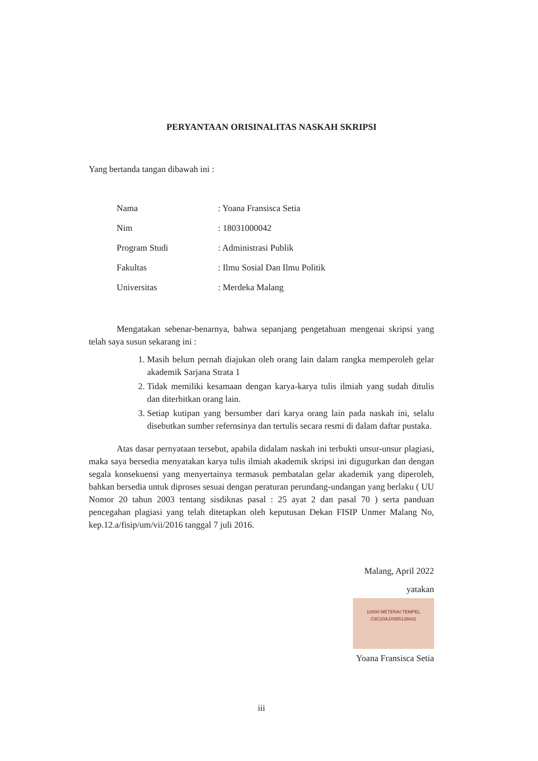PERYANTAAN ORISINALITAS NASKAH SKRIPSI
Yang bertanda tangan dibawah ini :
| Nama | : Yoana Fransisca Setia |
| Nim | : 18031000042 |
| Program Studi | : Administrasi Publik |
| Fakultas | : Ilmu Sosial Dan Ilmu Politik |
| Universitas | : Merdeka Malang |
Mengatakan sebenar-benarnya, bahwa sepanjang pengetahuan mengenai skripsi yang telah saya susun sekarang ini :
1. Masih belum pernah diajukan oleh orang lain dalam rangka memperoleh gelar akademik Sarjana Strata 1
2. Tidak memiliki kesamaan dengan karya-karya tulis ilmiah yang sudah ditulis dan diterbitkan orang lain.
3. Setiap kutipan yang bersumber dari karya orang lain pada naskah ini, selalu disebutkan sumber refernsinya dan tertulis secara resmi di dalam daftar pustaka.
Atas dasar pernyataan tersebut, apabila didalam naskah ini terbukti unsur-unsur plagiasi, maka saya bersedia menyatakan karya tulis ilmiah akademik skripsi ini digugurkan dan dengan segala konsekuensi yang menyertainya termasuk pembatalan gelar akademik yang diperoleh, bahkan bersedia untuk diproses sesuai dengan peraturan perundang-undangan yang berlaku ( UU Nomor 20 tahun 2003 tentang sisdiknas pasal : 25 ayat 2 dan pasal 70 ) serta panduan pencegahan plagiasi yang telah ditetapkan oleh keputusan Dekan FISIP Unmer Malang No, kep.12.a/fisip/um/vii/2016 tanggal 7 juli 2016.
Malang, April 2022
yatakan
10000 METERAI TEMPEL
C6C20AJX995138842
Yoana Fransisca Setia
iii